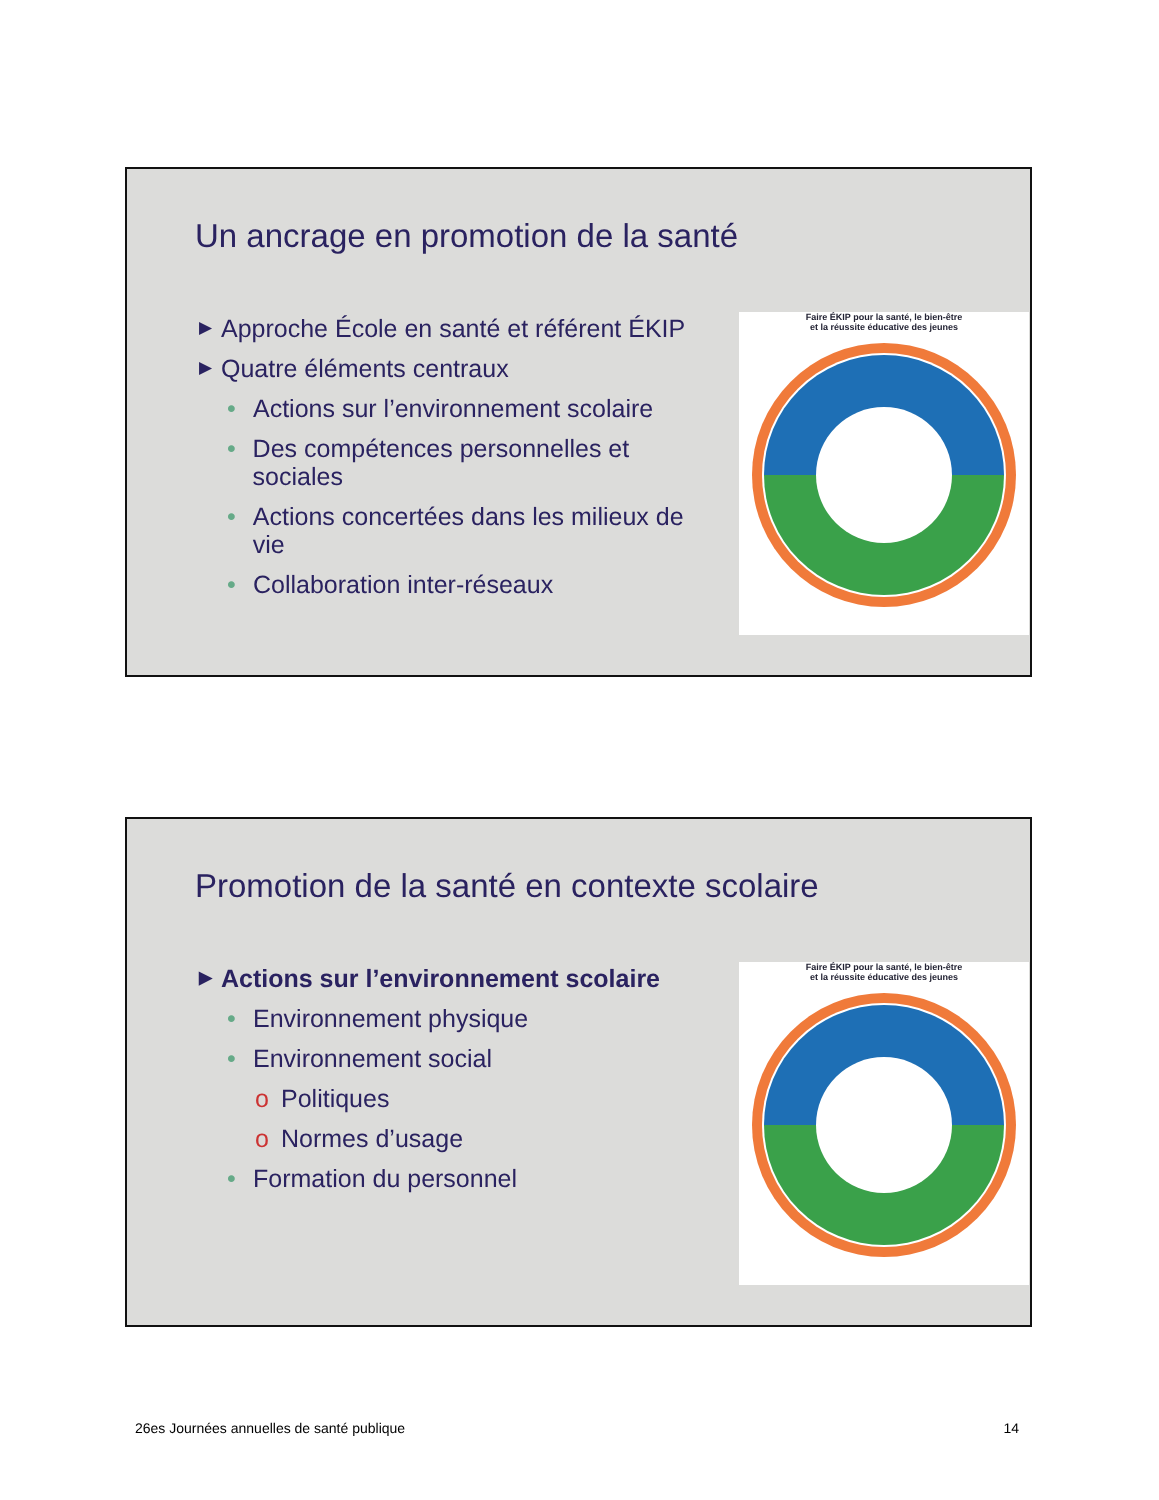Un ancrage en promotion de la santé
▶ Approche École en santé et référent ÉKIP
▶ Quatre éléments centraux
• Actions sur l’environnement scolaire
• Des compétences personnelles et sociales
• Actions concertées dans les milieux de vie
• Collaboration inter-réseaux
Faire ÉKIP pour la santé, le bien-être
et la réussite éducative des jeunes
Promotion de la santé en contexte scolaire
▶ Actions sur l’environnement scolaire
• Environnement physique
• Environnement social
o Politiques
o Normes d’usage
• Formation du personnel
Faire ÉKIP pour la santé, le bien-être
et la réussite éducative des jeunes
26es Journées annuelles de santé publique 14